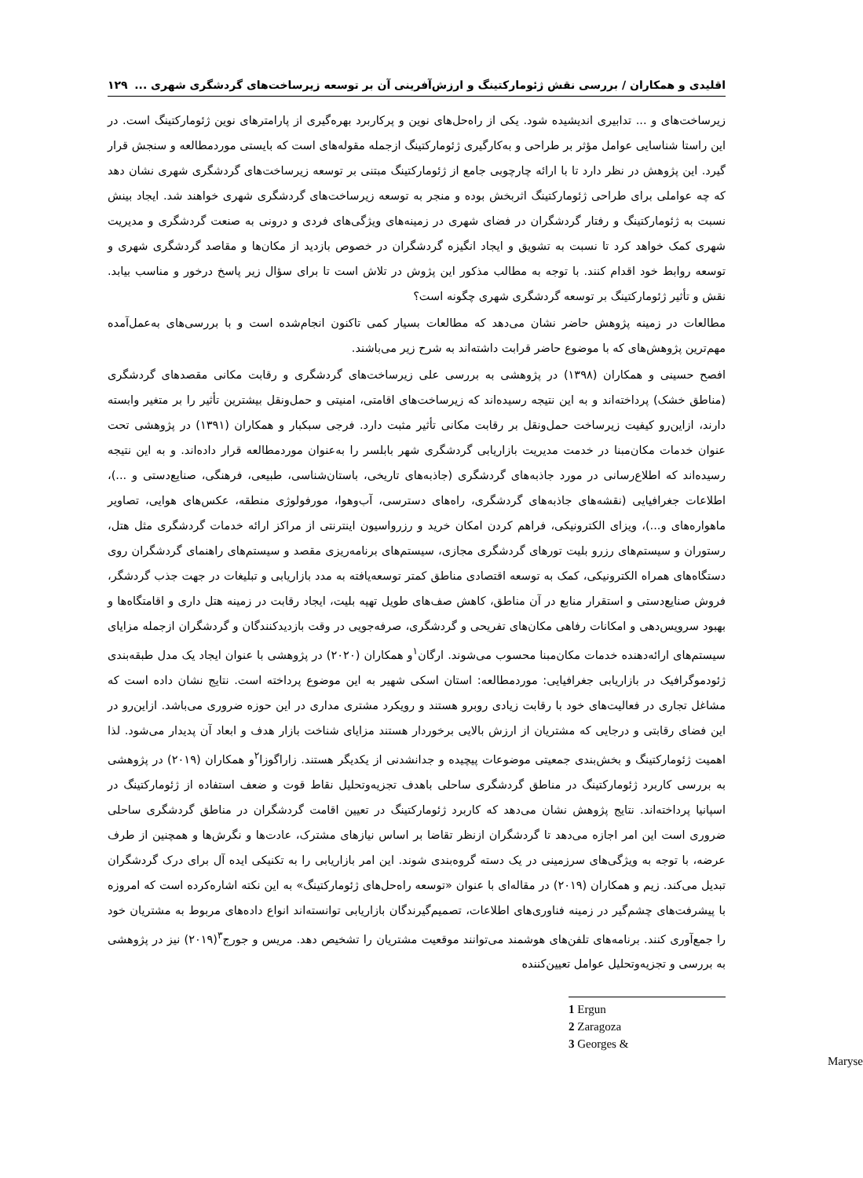اقلیدی و همکاران / بررسی نقش ژئومارکتینگ و ارزش‌آفرینی آن بر توسعه زیرساخت‌های گردشگری شهری ... ۱۲۹
زیرساخت‌های و ... تدابیری اندیشیده شود. یکی از راه‌حل‌های نوین و پرکاربرد بهره‌گیری از پارامترهای نوین ژئومارکتینگ است. در این راستا شناسایی عوامل مؤثر بر طراحی و به‌کارگیری ژئومارکتینگ ازجمله مقوله‌های است که بایستی موردمطالعه و سنجش قرار گیرد. این پژوهش در نظر دارد تا با ارائه چارچوبی جامع از ژئومارکتینگ مبتنی بر توسعه زیرساخت‌های گردشگری شهری نشان دهد که چه عواملی برای طراحی ژئومارکتینگ اثربخش بوده و منجر به توسعه زیرساخت‌های گردشگری شهری خواهند شد. ایجاد بینش نسبت به ژئومارکتینگ و رفتار گردشگران در فضای شهری در زمینه‌های ویژگی‌های فردی و درونی به صنعت گردشگری و مدیریت شهری کمک خواهد کرد تا نسبت به تشویق و ایجاد انگیزه گردشگران در خصوص بازدید از مکان‌ها و مقاصد گردشگری شهری و توسعه روابط خود اقدام کنند. با توجه به مطالب مذکور این پژوش در تلاش است تا برای سؤال زیر پاسخ درخور و مناسب بیابد. نقش و تأثیر ژئومارکتینگ بر توسعه گردشگری شهری چگونه است؟
مطالعات در زمینه پژوهش حاضر نشان می‌دهد که مطالعات بسیار کمی تاکنون انجام‌شده است و با بررسی‌های به‌عمل‌آمده مهم‌ترین پژوهش‌های که با موضوع حاضر قرابت داشته‌اند به شرح زیر می‌باشند.
افصح حسینی و همکاران (۱۳۹۸) در پژوهشی به بررسی علی زیرساخت‌های گردشگری و رقابت مکانی مقصدهای گردشگری (مناطق خشک) پرداخته‌اند و به این نتیجه رسیده‌اند که زیرساخت‌های اقامتی، امنیتی و حمل‌ونقل بیشترین تأثیر را بر متغیر وابسته دارند، ازاین‌رو کیفیت زیرساخت حمل‌ونقل بر رقابت مکانی تأثیر مثبت دارد. فرجی سبکبار و همکاران (۱۳۹۱) در پژوهشی تحت عنوان خدمات مکان‌مبنا در خدمت مدیریت بازاریابی گردشگری شهر بابلسر را به‌عنوان موردمطالعه قرار داده‌اند. و به این نتیجه رسیده‌اند که اطلاع‌رسانی در مورد جاذبه‌های گردشگری (جاذبه‌های تاریخی، باستان‌شناسی، طبیعی، فرهنگی، صنایع‌دستی و ...)، اطلاعات جغرافیایی (نقشه‌های جاذبه‌های گردشگری، راه‌های دسترسی، آب‌وهوا، مورفولوژی منطقه، عکس‌های هوایی، تصاویر ماهواره‌های و...)، ویزای الکترونیکی، فراهم کردن امکان خرید و رزرواسیون اینترنتی از مراکز ارائه خدمات گردشگری مثل هتل، رستوران و سیستم‌های رزرو بلیت تورهای گردشگری مجازی، سیستم‌های برنامه‌ریزی مقصد و سیستم‌های راهنمای گردشگران روی دستگاه‌های همراه الکترونیکی، کمک به توسعه اقتصادی مناطق کمتر توسعه‌یافته به مدد بازاریابی و تبلیغات در جهت جذب گردشگر، فروش صنایع‌دستی و استقرار منابع در آن مناطق، کاهش صف‌های طویل تهیه بلیت، ایجاد رقابت در زمینه هتل داری و اقامتگاه‌ها و بهبود سرویس‌دهی و امکانات رفاهی مکان‌های تفریحی و گردشگری، صرفه‌جویی در وقت بازدیدکنندگان و گردشگران ازجمله مزایای سیستم‌های ارائه‌دهنده خدمات مکان‌مبنا محسوب می‌شوند. ارگان<sup>۱</sup>و همکاران (۲۰۲۰) در پژوهشی با عنوان ایجاد یک مدل طبقه‌بندی ژئودموگرافیک در بازاریابی جغرافیایی: موردمطالعه: استان اسکی شهیر به این موضوع پرداخته است. نتایج نشان داده است که مشاغل تجاری در فعالیت‌های خود با رقابت زیادی روبرو هستند و رویکرد مشتری مداری در این حوزه ضروری می‌باشد. ازاین‌رو در این فضای رقابتی و درجایی که مشتریان از ارزش بالایی برخوردار هستند مزایای شناخت بازار هدف و ابعاد آن پدیدار می‌شود. لذا اهمیت ژئومارکتینگ و بخش‌بندی جمعیتی موضوعات پیچیده و جدانشدنی از یکدیگر هستند. زاراگوزا<sup>۲</sup>و همکاران (۲۰۱۹) در پژوهشی به بررسی کاربرد ژئومارکتینگ در مناطق گردشگری ساحلی باهدف تجزیه‌وتحلیل نقاط قوت و ضعف استفاده از ژئومارکتینگ در اسپانیا پرداخته‌اند. نتایج پژوهش نشان می‌دهد که کاربرد ژئومارکتینگ در تعیین اقامت گردشگران در مناطق گردشگری ساحلی ضروری است این امر اجازه می‌دهد تا گردشگران ازنظر تقاضا بر اساس نیازهای مشترک، عادت‌ها و نگرش‌ها و همچنین از طرف عرضه، با توجه به ویژگی‌های سرزمینی در یک دسته گروه‌بندی شوند. این امر بازاریابی را به تکنیکی ایده آل برای درک گردشگران تبدیل می‌کند. زیم و همکاران (۲۰۱۹) در مقاله‌ای با عنوان «توسعه راه‌حل‌های ژئومارکتینگ» به این نکته اشاره‌کرده است که امروزه با پیشرفت‌های چشم‌گیر در زمینه فناوری‌های اطلاعات، تصمیم‌گیرندگان بازاریابی توانسته‌اند انواع داده‌های مربوط به مشتریان خود را جمع‌آوری کنند. برنامه‌های تلفن‌های هوشمند می‌توانند موقعیت مشتریان را تشخیص دهد. مریس و جورج<sup>۳</sup>(۲۰۱۹) نیز در پژوهشی به بررسی و تجزیه‌وتحلیل عوامل تعیین‌کننده
1 Ergun
2 Zaragoza
3 Georges & Maryse